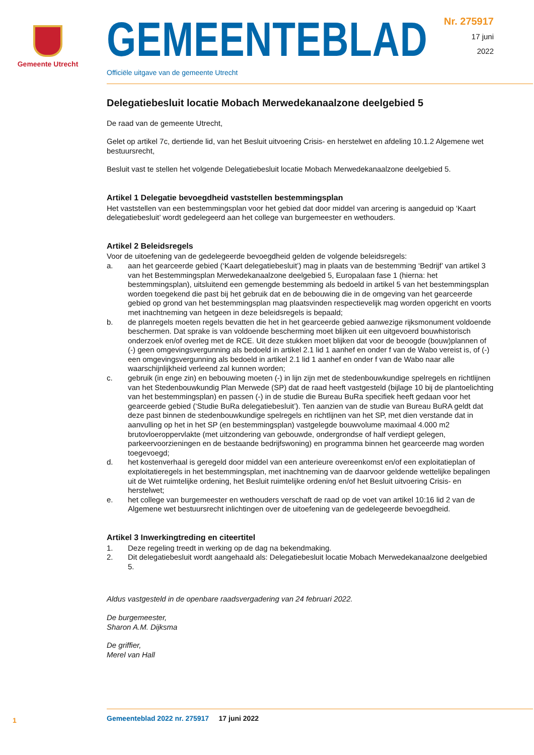Gemeente Utrecht
Nr. 275917
17 juni
2022
GEMEENTEBLAD
Officiële uitgave van de gemeente Utrecht
Delegatiebesluit locatie Mobach Merwedekanaalzone deelgebied 5
De raad van de gemeente Utrecht,
Gelet op artikel 7c, dertiende lid, van het Besluit uitvoering Crisis- en herstelwet en afdeling 10.1.2 Algemene wet bestuursrecht,
Besluit vast te stellen het volgende Delegatiebesluit locatie Mobach Merwedekanaalzone deelgebied 5.
Artikel 1 Delegatie bevoegdheid vaststellen bestemmingsplan
Het vaststellen van een bestemmingsplan voor het gebied dat door middel van arcering is aangeduid op ‘Kaart delegatiebesluit’ wordt gedelegeerd aan het college van burgemeester en wethouders.
Artikel 2 Beleidsregels
Voor de uitoefening van de gedelegeerde bevoegdheid gelden de volgende beleidsregels:
a. aan het gearceerde gebied (‘Kaart delegatiebesluit’) mag in plaats van de bestemming ‘Bedrijf’ van artikel 3 van het Bestemmingsplan Merwedekanaalzone deelgebied 5, Europalaan fase 1 (hierna: het bestemmingsplan), uitsluitend een gemengde bestemming als bedoeld in artikel 5 van het bestemmingsplan worden toegekend die past bij het gebruik dat en de bebouwing die in de omgeving van het gearceerde gebied op grond van het bestemmingsplan mag plaatsvinden respectievelijk mag worden opgericht en voorts met inachtneming van hetgeen in deze beleidsregels is bepaald;
b. de planregels moeten regels bevatten die het in het gearceerde gebied aanwezige rijksmonument voldoende beschermen. Dat sprake is van voldoende bescherming moet blijken uit een uitgevoerd bouwhistorisch onderzoek en/of overleg met de RCE. Uit deze stukken moet blijken dat voor de beoogde (bouw)plannen of (-) geen omgevingsvergunning als bedoeld in artikel 2.1 lid 1 aanhef en onder f van de Wabo vereist is, of (-) een omgevingsvergunning als bedoeld in artikel 2.1 lid 1 aanhef en onder f van de Wabo naar alle waarschijnlijkheid verleend zal kunnen worden;
c. gebruik (in enge zin) en bebouwing moeten (-) in lijn zijn met de stedenbouwkundige spelregels en richtlijnen van het Stedenbouwkundig Plan Merwede (SP) dat de raad heeft vastgesteld (bijlage 10 bij de plantoelichting van het bestemmingsplan) en passen (-) in de studie die Bureau BuRa specifiek heeft gedaan voor het gearceerde gebied (‘Studie BuRa delegatiebesluit’). Ten aanzien van de studie van Bureau BuRA geldt dat deze past binnen de stedenbouwkundige spelregels en richtlijnen van het SP, met dien verstande dat in aanvulling op het in het SP (en bestemmingsplan) vastgelegde bouwvolume maximaal 4.000 m2 brutovloeroppervlakte (met uitzondering van gebouwde, ondergrondse of half verdiept gelegen, parkeervoorzieningen en de bestaande bedrijfswoning) en programma binnen het gearceerde mag worden toegevoegd;
d. het kostenverhaal is geregeld door middel van een anterieure overeenkomst en/of een exploitatieplan of exploitatieregels in het bestemmingsplan, met inachtneming van de daarvoor geldende wettelijke bepalingen uit de Wet ruimtelijke ordening, het Besluit ruimtelijke ordening en/of het Besluit uitvoering Crisis- en herstelwet;
e. het college van burgemeester en wethouders verschaft de raad op de voet van artikel 10:16 lid 2 van de Algemene wet bestuursrecht inlichtingen over de uitoefening van de gedelegeerde bevoegdheid.
Artikel 3 Inwerkingtreding en citeertitel
1. Deze regeling treedt in werking op de dag na bekendmaking.
2. Dit delegatiebesluit wordt aangehaald als: Delegatiebesluit locatie Mobach Merwedekanaalzone deelgebied 5.
Aldus vastgesteld in de openbare raadsvergadering van 24 februari 2022.
De burgemeester,
Sharon A.M. Dijksma
De griffier,
Merel van Hall
1
Gemeenteblad 2022 nr. 275917 17 juni 2022